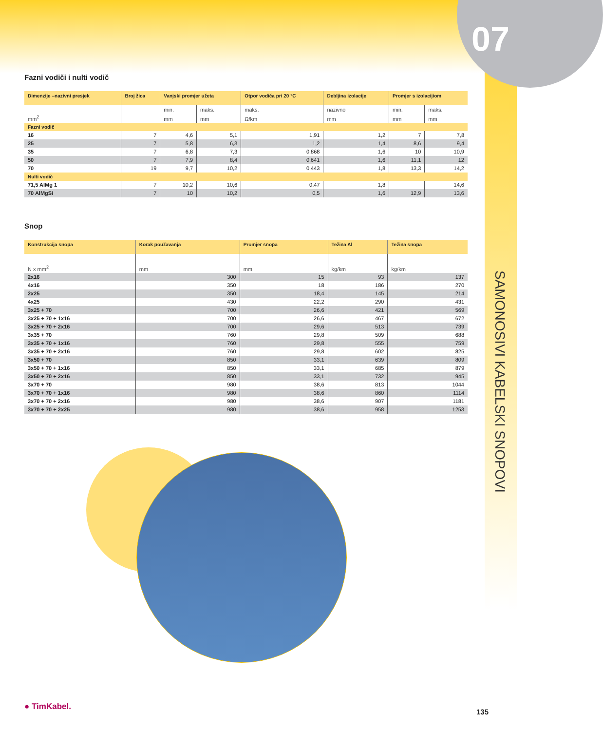07
SAMONOSIVI KABELSKI SNOPOVI
Fazni vodiči i nulti vodič
| Dimenzije –nazivni presjek | Broj žica | Vanjski promjer užeta | | Otpor vodiča pri 20 °C | Debljina izolacije | Promjer s izolacijiom | |
| --- | --- | --- | --- | --- | --- | --- | --- |
| | | min. | maks. | maks. | nazivno | min. | maks. |
| mm<sup>2</sup> | | mm | mm | Ω/km | mm | mm | mm |
| Fazni vodič | | | | | | | |
| 16 | 7 | 4,6 | 5,1 | 1,91 | 1,2 | 7 | 7,8 |
| 25 | 7 | 5,8 | 6,3 | 1,2 | 1,4 | 8,6 | 9,4 |
| 35 | 7 | 6,8 | 7,3 | 0,868 | 1,6 | 10 | 10,9 |
| 50 | 7 | 7,9 | 8,4 | 0,641 | 1,6 | 11,1 | 12 |
| 70 | 19 | 9,7 | 10,2 | 0,443 | 1,8 | 13,3 | 14,2 |
| Nulti vodič | | | | | | | |
| 71,5 AlMg 1 | 7 | 10,2 | 10,6 | 0,47 | 1,8 | | 14,6 |
| 70 AlMgSi | 7 | 10 | 10,2 | 0,5 | 1,6 | 12,9 | 13,6 |
Snop
| Konstrukcija snopa | Korak použavanja | Promjer snopa | Težina Al | Težina snopa |
| --- | --- | --- | --- | --- |
| N x mm<sup>2</sup> | mm | mm | kg/km | kg/km |
| 2x16 | 300 | 15 | 93 | 137 |
| 4x16 | 350 | 18 | 186 | 270 |
| 2x25 | 350 | 18,4 | 145 | 214 |
| 4x25 | 430 | 22,2 | 290 | 431 |
| 3x25 + 70 | 700 | 26,6 | 421 | 569 |
| 3x25 + 70 + 1x16 | 700 | 26,6 | 467 | 672 |
| 3x25 + 70 + 2x16 | 700 | 29,6 | 513 | 739 |
| 3x35 + 70 | 760 | 29,8 | 509 | 688 |
| 3x35 + 70 + 1x16 | 760 | 29,8 | 555 | 759 |
| 3x35 + 70 + 2x16 | 760 | 29,8 | 602 | 825 |
| 3x50 + 70 | 850 | 33,1 | 639 | 809 |
| 3x50 + 70 + 1x16 | 850 | 33,1 | 685 | 879 |
| 3x50 + 70 + 2x16 | 850 | 33,1 | 732 | 945 |
| 3x70 + 70 | 980 | 38,6 | 813 | 1044 |
| 3x70 + 70 + 1x16 | 980 | 38,6 | 860 | 1114 |
| 3x70 + 70 + 2x16 | 980 | 38,6 | 907 | 1181 |
| 3x70 + 70 + 2x25 | 980 | 38,6 | 958 | 1253 |
● TimKabel.
135